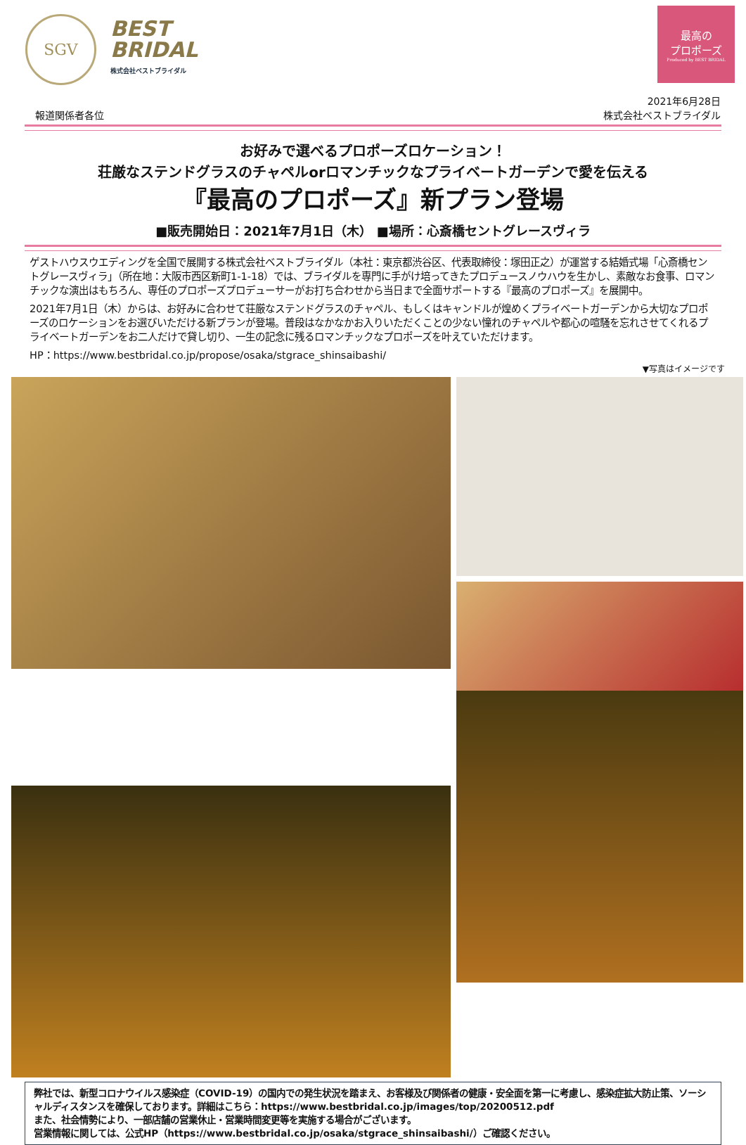SGV
BEST
BRIDAL
株式会社ベストブライダル
最高の
プロポーズ
Produced by BEST BRIDAL
報道関係者各位
2021年6月28日
株式会社ベストブライダル
お好みで選べるプロポーズロケーション！
荘厳なステンドグラスのチャペルorロマンチックなプライベートガーデンで愛を伝える
『最高のプロポーズ』新プラン登場
■販売開始日：2021年7月1日（木） ■場所：心斎橋セントグレースヴィラ
ゲストハウスウエディングを全国で展開する株式会社ベストブライダル（本社：東京都渋谷区、代表取締役：塚田正之）が運営する結婚式場「心斎橋セントグレースヴィラ」（所在地：大阪市西区新町1-1-18）では、ブライダルを専門に手がけ培ってきたプロデュースノウハウを生かし、素敵なお食事、ロマンチックな演出はもちろん、専任のプロポーズプロデューサーがお打ち合わせから当日まで全面サポートする『最高のプロポーズ』を展開中。
2021年7月1日（木）からは、お好みに合わせて荘厳なステンドグラスのチャペル、もしくはキャンドルが煌めくプライベートガーデンから大切なプロポーズのロケーションをお選びいただける新プランが登場。普段はなかなかお入りいただくことの少ない憧れのチャペルや都心の喧騒を忘れさせてくれるプライベートガーデンをお二人だけで貸し切り、一生の記念に残るロマンチックなプロポーズを叶えていただけます。
HP：https://www.bestbridal.co.jp/propose/osaka/stgrace_shinsaibashi/
▼写真はイメージです
弊社では、新型コロナウイルス感染症（COVID-19）の国内での発生状況を踏まえ、お客様及び関係者の健康・安全面を第一に考慮し、感染症拡大防止策、ソーシャルディスタンスを確保しております。詳細はこちら：https://www.bestbridal.co.jp/images/top/20200512.pdf
また、社会情勢により、一部店舗の営業休止・営業時間変更等を実施する場合がございます。
営業情報に関しては、公式HP（https://www.bestbridal.co.jp/osaka/stgrace_shinsaibashi/）ご確認ください。